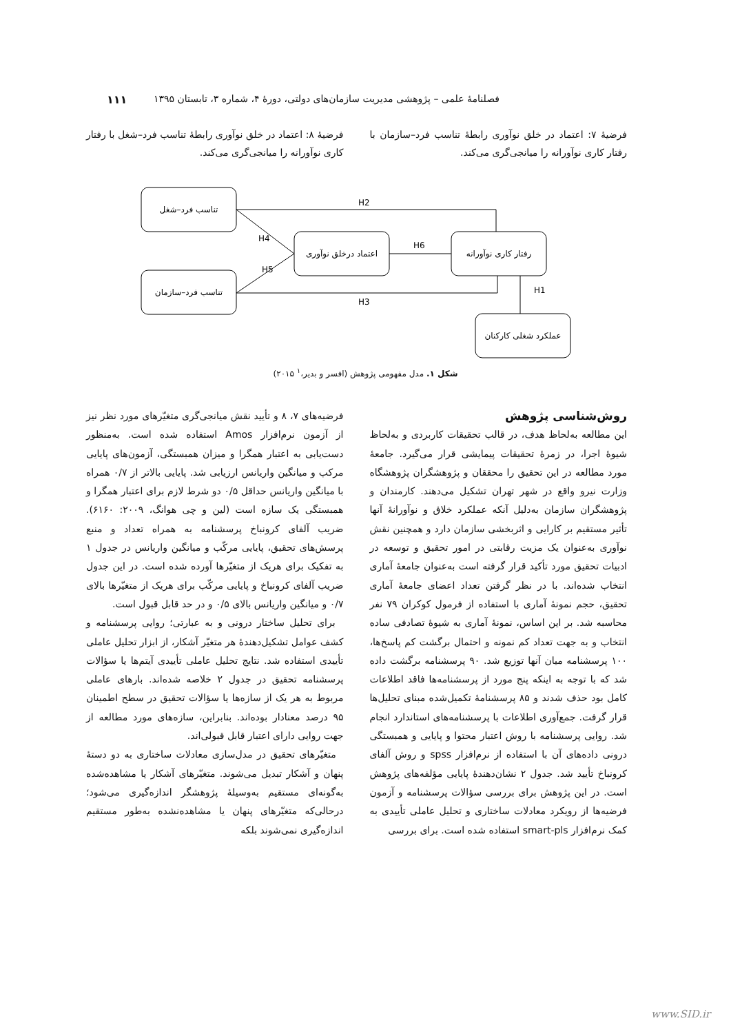فصلنامهٔ علمی – پژوهشی مدیریت سازمان‌های دولتی، دورهٔ ۴، شماره ۳، تابستان ۱۳۹۵ ۱۱۱
فرضیهٔ ۷: اعتماد در خلق نوآوری رابطهٔ تناسب فرد–سازمان با رفتار کاری نوآورانه را میانجی‌گری می‌کند.
فرضیهٔ ۸: اعتماد در خلق نوآوری رابطهٔ تناسب فرد–شغل با رفتار کاری نوآورانه را میانجی‌گری می‌کند.
تناسب فرد–شغل
تناسب فرد–سازمان
اعتماد درخلق نوآوری
رفتار کاری نوآورانه
عملکرد شغلی کارکنان
H2
H4
H6
H5
H1
H3
شکل ۱. مدل مفهومی پژوهش (افسر و بدیر،<sup>۱</sup> ۲۰۱۵)
روش‌شناسی پژوهش
این مطالعه به‌لحاظ هدف، در قالب تحقیقات کاربردی و به‌لحاظ شیوهٔ اجرا، در زمرهٔ تحقیقات پیمایشی قرار می‌گیرد. جامعهٔ مورد مطالعه در این تحقیق را محققان و پژوهشگران پژوهشگاه وزارت نیرو واقع در شهر تهران تشکیل می‌دهند. کارمندان و پژوهشگران سازمان به‌دلیل آنکه عملکرد خلاق و نوآورانهٔ آنها تأثیر مستقیم بر کارایی و اثربخشی سازمان دارد و همچنین نقش نوآوری به‌عنوان یک مزیت رقابتی در امور تحقیق و توسعه در ادبیات تحقیق مورد تأکید قرار گرفته است به‌عنوان جامعهٔ آماری انتخاب شده‌اند. با در نظر گرفتن تعداد اعضای جامعهٔ آماری تحقیق، حجم نمونهٔ آماری با استفاده از فرمول کوکران ۷۹ نفر محاسبه شد. بر این اساس، نمونهٔ آماری به شیوهٔ تصادفی ساده انتخاب و به جهت تعداد کم نمونه و احتمال برگشت کم پاسخ‌ها، ۱۰۰ پرسشنامه میان آنها توزیع شد. ۹۰ پرسشنامه برگشت داده شد که با توجه به اینکه پنج مورد از پرسشنامه‌ها فاقد اطلاعات کامل بود حذف شدند و ۸۵ پرسشنامهٔ تکمیل‌شده مبنای تحلیل‌ها قرار گرفت. جمع‌آوری اطلاعات با پرسشنامه‌های استاندارد انجام شد. روایی پرسشنامه با روش اعتبار محتوا و پایایی و همبستگی درونی داده‌های آن با استفاده از نرم‌افزار spss و روش آلفای کرونباخ تأیید شد. جدول ۲ نشان‌دهندهٔ پایایی مؤلفه‌های پژوهش است. در این پژوهش برای بررسی سؤالات پرسشنامه و آزمون فرضیه‌ها از رویکرد معادلات ساختاری و تحلیل عاملی تأییدی به کمک نرم‌افزار smart-pls استفاده شده است. برای بررسی
فرضیه‌های ۷، ۸ و تأیید نقش میانجی‌گری متغیّرهای مورد نظر نیز از آزمون نرم‌افزار Amos استفاده شده است. به‌منظور دست‌یابی به اعتبار همگرا و میزان همبستگی، آزمون‌های پایایی مرکب و میانگین واریانس ارزیابی شد. پایایی بالاتر از ۰/۷ همراه با میانگین واریانس حداقل ۰/۵ دو شرط لازم برای اعتبار همگرا و همبستگی یک سازه است (لین و چی هوانگ، ۲۰۰۹: ۶۱۶۰). ضریب آلفای کرونباخ پرسشنامه به همراه تعداد و منبع پرسش‌های تحقیق، پایایی مرکّب و میانگین واریانس در جدول ۱ به تفکیک برای هریک از متغیّرها آورده شده است. در این جدول ضریب آلفای کرونباخ و پایایی مرکّب برای هریک از متغیّرها بالای ۰/۷ و میانگین واریانس بالای ۰/۵ و در حد قابل قبول است.
برای تحلیل ساختار درونی و به عبارتی؛ روایی پرسشنامه و کشف عوامل تشکیل‌دهندهٔ هر متغیّر آشکار، از ابزار تحلیل عاملی تأییدی استفاده شد. نتایج تحلیل عاملی تأییدی آیتم‌ها یا سؤالات پرسشنامه تحقیق در جدول ۲ خلاصه شده‌اند. بارهای عاملی مربوط به هر یک از سازه‌ها یا سؤالات تحقیق در سطح اطمینان ۹۵ درصد معنادار بوده‌اند. بنابراین، سازه‌های مورد مطالعه از جهت روایی دارای اعتبار قابل قبولی‌اند.
متغیّرهای تحقیق در مدل‌سازی معادلات ساختاری به دو دستهٔ پنهان و آشکار تبدیل می‌شوند. متغیّرهای آشکار یا مشاهده‌شده به‌گونه‌ای مستقیم به‌وسیلهٔ پژوهشگر اندازه‌گیری می‌شود؛ درحالی‌که متغیّرهای پنهان یا مشاهده‌نشده به‌طور مستقیم اندازه‌گیری نمی‌شوند بلکه
www.SID.ir